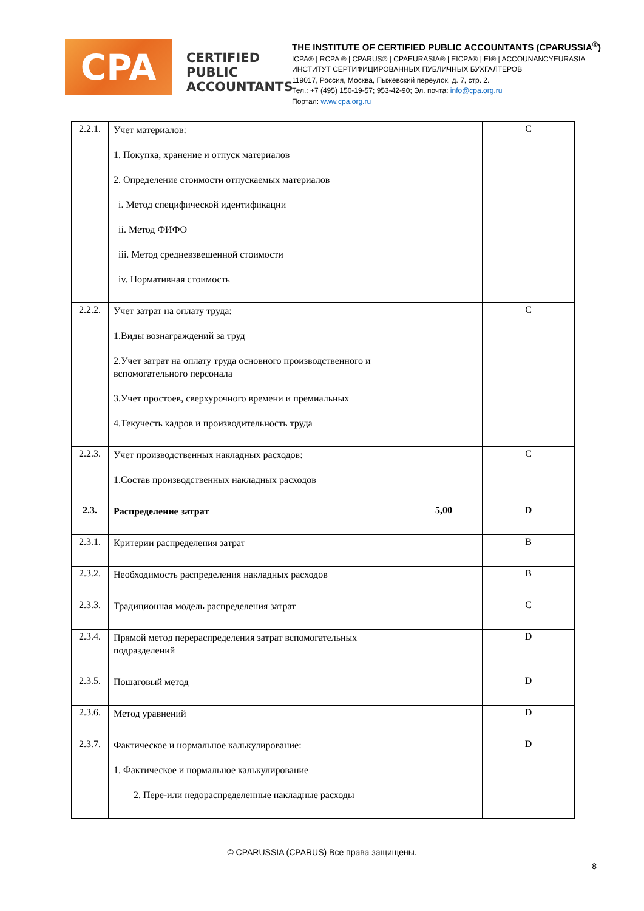CPA
CERTIFIED PUBLIC ACCOUNTANTS
THE INSTITUTE OF CERTIFIED PUBLIC ACCOUNTANTS (CPARUSSIA<sup>®</sup>)
ICPA® | RCPA ® | CPARUS® | CPAEURASIA® | EICPA® | EI® | ACCOUNANCYEURASIA
ИНСТИТУТ СЕРТИФИЦИРОВАННЫХ ПУБЛИЧНЫХ БУХГАЛТЕРОВ
119017, Россия, Москва, Пыжевский переулок, д. 7, стр. 2.
Тел.: +7 (495) 150-19-57; 953-42-90; Эл. почта: info@cpa.org.ru
Портал: www.cpa.org.ru
| 2.2.1. | Учет материалов: 1. Покупка, хранение и отпуск материалов 2. Определение стоимости отпускаемых материалов i. Метод специфической идентификации ii. Метод ФИФО iii. Метод средневзвешенной стоимости iv. Нормативная стоимость | | C |
| 2.2.2. | Учет затрат на оплату труда: 1.Виды вознаграждений за труд 2.Учет затрат на оплату труда основного производственного и вспомогательного персонала 3.Учет простоев, сверхурочного времени и премиальных 4.Текучесть кадров и производительность труда | | C |
| 2.2.3. | Учет производственных накладных расходов: 1.Состав производственных накладных расходов | | C |
| 2.3. | Распределение затрат | 5,00 | D |
| 2.3.1. | Критерии распределения затрат | | B |
| 2.3.2. | Необходимость распределения накладных расходов | | B |
| 2.3.3. | Традиционная модель распределения затрат | | C |
| 2.3.4. | Прямой метод перераспределения затрат вспомогательных подразделений | | D |
| 2.3.5. | Пошаговый метод | | D |
| 2.3.6. | Метод уравнений | | D |
| 2.3.7. | Фактическое и нормальное калькулирование: 1. Фактическое и нормальное калькулирование 2. Пере-или недораспределенные накладные расходы | | D |
© CPARUSSIA (CPARUS) Все права защищены.
8